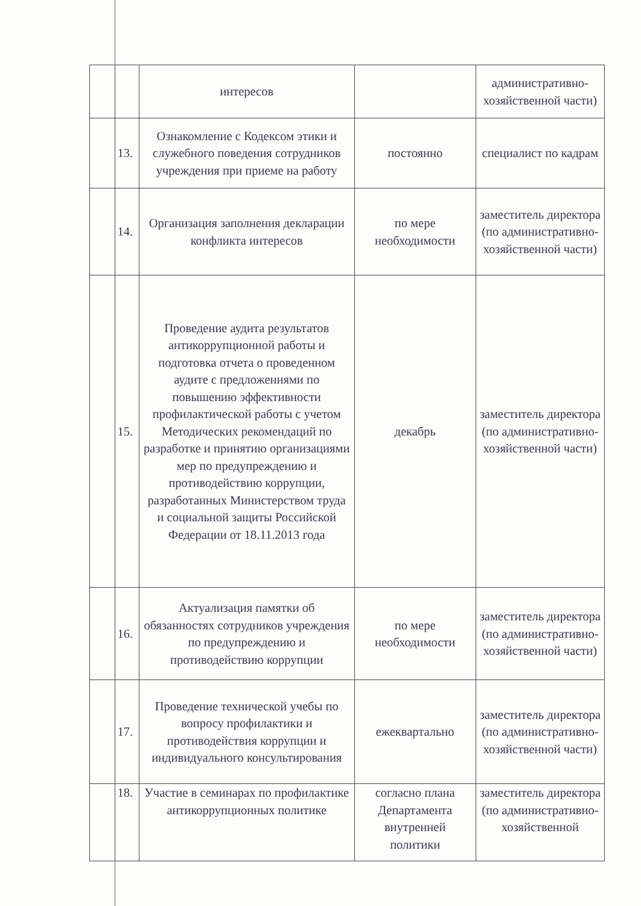| | | интересов | | административно-хозяйственной части) |
| | 13. | Ознакомление с Кодексом этики и служебного поведения сотрудников учреждения при приеме на работу | постоянно | специалист по кадрам |
| | 14. | Организация заполнения декларации конфликта интересов | по мере необходимости | заместитель директора (по административно-хозяйственной части) |
| | 15. | Проведение аудита результатов антикоррупционной работы и подготовка отчета о проведенном аудите с предложениями по повышению эффективности профилактической работы с учетом Методических рекомендаций по разработке и принятию организациями мер по предупреждению и противодействию коррупции, разработанных Министерством труда и социальной защиты Российской Федерации от 18.11.2013 года | декабрь | заместитель директора (по административно-хозяйственной части) |
| | 16. | Актуализация памятки об обязанностях сотрудников учреждения по предупреждению и противодействию коррупции | по мере необходимости | заместитель директора (по административно-хозяйственной части) |
| | 17. | Проведение технической учебы по вопросу профилактики и противодействия коррупции и индивидуального консультирования | ежеквартально | заместитель директора (по административно-хозяйственной части) |
| | 18. | Участие в семинарах по профилактике антикоррупционных политике | согласно плана Департамента внутренней политики | заместитель директора (по административно-хозяйственной |